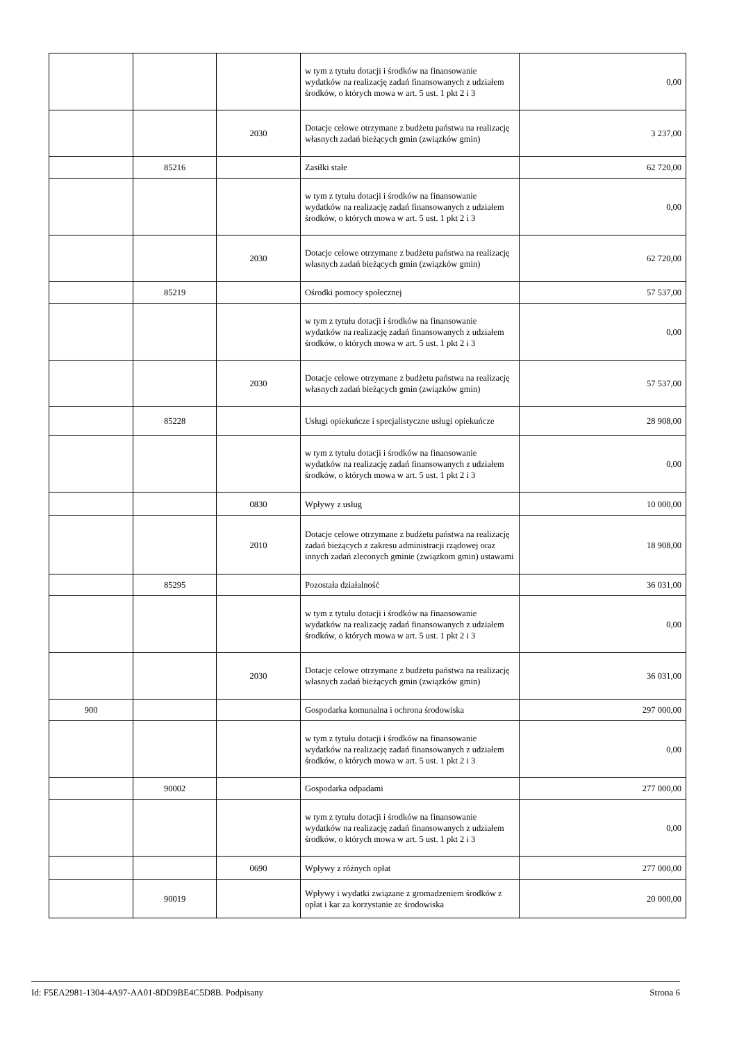| | | | w tym z tytułu dotacji i środków na finansowanie wydatków na realizację zadań finansowanych z udziałem środków, o których mowa w art. 5 ust. 1 pkt 2 i 3 | 0,00 |
| | | 2030 | Dotacje celowe otrzymane z budżetu państwa na realizację własnych zadań bieżących gmin (związków gmin) | 3 237,00 |
| | 85216 | | Zasiłki stałe | 62 720,00 |
| | | | w tym z tytułu dotacji i środków na finansowanie wydatków na realizację zadań finansowanych z udziałem środków, o których mowa w art. 5 ust. 1 pkt 2 i 3 | 0,00 |
| | | 2030 | Dotacje celowe otrzymane z budżetu państwa na realizację własnych zadań bieżących gmin (związków gmin) | 62 720,00 |
| | 85219 | | Ośrodki pomocy społecznej | 57 537,00 |
| | | | w tym z tytułu dotacji i środków na finansowanie wydatków na realizację zadań finansowanych z udziałem środków, o których mowa w art. 5 ust. 1 pkt 2 i 3 | 0,00 |
| | | 2030 | Dotacje celowe otrzymane z budżetu państwa na realizację własnych zadań bieżących gmin (związków gmin) | 57 537,00 |
| | 85228 | | Usługi opiekuńcze i specjalistyczne usługi opiekuńcze | 28 908,00 |
| | | | w tym z tytułu dotacji i środków na finansowanie wydatków na realizację zadań finansowanych z udziałem środków, o których mowa w art. 5 ust. 1 pkt 2 i 3 | 0,00 |
| | | 0830 | Wpływy z usług | 10 000,00 |
| | | 2010 | Dotacje celowe otrzymane z budżetu państwa na realizację zadań bieżących z zakresu administracji rządowej oraz innych zadań zleconych gminie (związkom gmin) ustawami | 18 908,00 |
| | 85295 | | Pozostała działalność | 36 031,00 |
| | | | w tym z tytułu dotacji i środków na finansowanie wydatków na realizację zadań finansowanych z udziałem środków, o których mowa w art. 5 ust. 1 pkt 2 i 3 | 0,00 |
| | | 2030 | Dotacje celowe otrzymane z budżetu państwa na realizację własnych zadań bieżących gmin (związków gmin) | 36 031,00 |
| 900 | | | Gospodarka komunalna i ochrona środowiska | 297 000,00 |
| | | | w tym z tytułu dotacji i środków na finansowanie wydatków na realizację zadań finansowanych z udziałem środków, o których mowa w art. 5 ust. 1 pkt 2 i 3 | 0,00 |
| | 90002 | | Gospodarka odpadami | 277 000,00 |
| | | | w tym z tytułu dotacji i środków na finansowanie wydatków na realizację zadań finansowanych z udziałem środków, o których mowa w art. 5 ust. 1 pkt 2 i 3 | 0,00 |
| | | 0690 | Wpływy z różnych opłat | 277 000,00 |
| | 90019 | | Wpływy i wydatki związane z gromadzeniem środków z opłat i kar za korzystanie ze środowiska | 20 000,00 |
Id: F5EA2981-1304-4A97-AA01-8DD9BE4C5D8B. Podpisany Strona 6